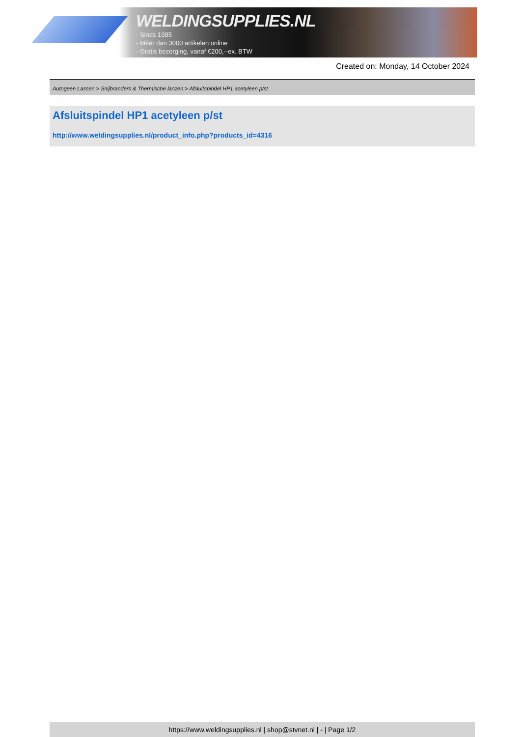WELDINGSUPPLIES.NL
- Sinds 1985
- Méér dan 3000 artikelen online
- Gratis bezorging, vanaf €200,--ex. BTW
Created on: Monday, 14 October 2024
Autogeen Lassen > Snijbranders & Thermische lanzen > Afsluitspindel HP1 acetyleen p/st
Afsluitspindel HP1 acetyleen p/st
http://www.weldingsupplies.nl/product_info.php?products_id=4316
https://www.weldingsupplies.nl | shop@stvnet.nl | - | Page 1/2